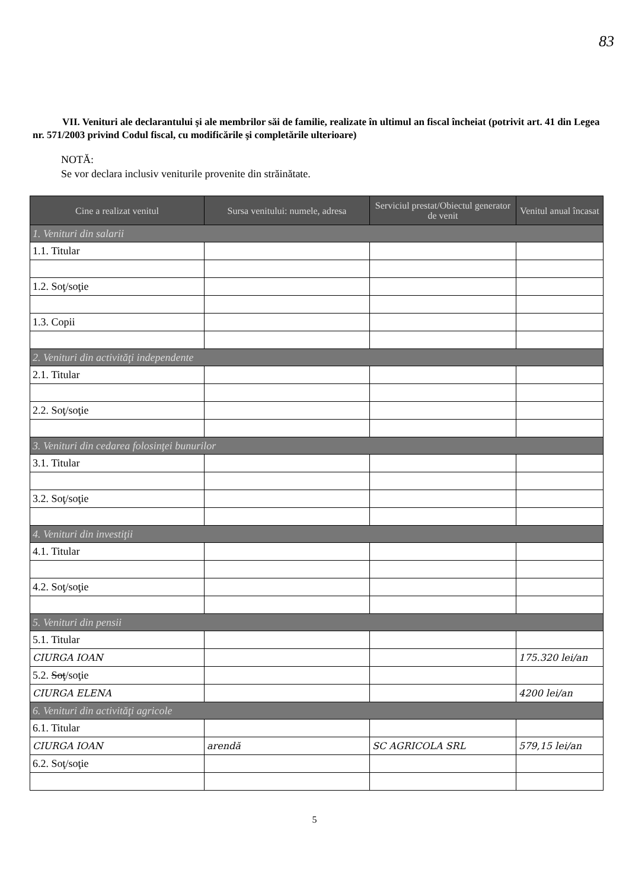83
VII. Venituri ale declarantului şi ale membrilor săi de familie, realizate în ultimul an fiscal încheiat (potrivit art. 41 din Legea nr. 571/2003 privind Codul fiscal, cu modificările şi completările ulterioare)
NOTĂ:
Se vor declara inclusiv veniturile provenite din străinătate.
| Cine a realizat venitul | Sursa venitului: numele, adresa | Serviciul prestat/Obiectul generator de venit | Venitul anual încasat |
| --- | --- | --- | --- |
| 1. Venituri din salarii | | | |
| 1.1. Titular | | | |
| 1.2. Soţ/soţie | | | |
| 1.3. Copii | | | |
| 2. Venituri din activităţi independente | | | |
| 2.1. Titular | | | |
| 2.2. Soţ/soţie | | | |
| 3. Venituri din cedarea folosinţei bunurilor | | | |
| 3.1. Titular | | | |
| 3.2. Soţ/soţie | | | |
| 4. Venituri din investiţii | | | |
| 4.1. Titular | | | |
| 4.2. Soţ/soţie | | | |
| 5. Venituri din pensii | | | |
| 5.1. Titular | | | |
| CIURGA IOAN | | | 175.320 lei/an |
| 5.2. Soţ /soţie | | | |
| CIURGA ELENA | | | 4200 lei/an |
| 6. Venituri din activităţi agricole | | | |
| 6.1. Titular | | | |
| CIURGA IOAN | arendă | SC AGRICOLA SRL | 579,15 lei/an |
| 6.2. Soţ/soţie | | | |
5